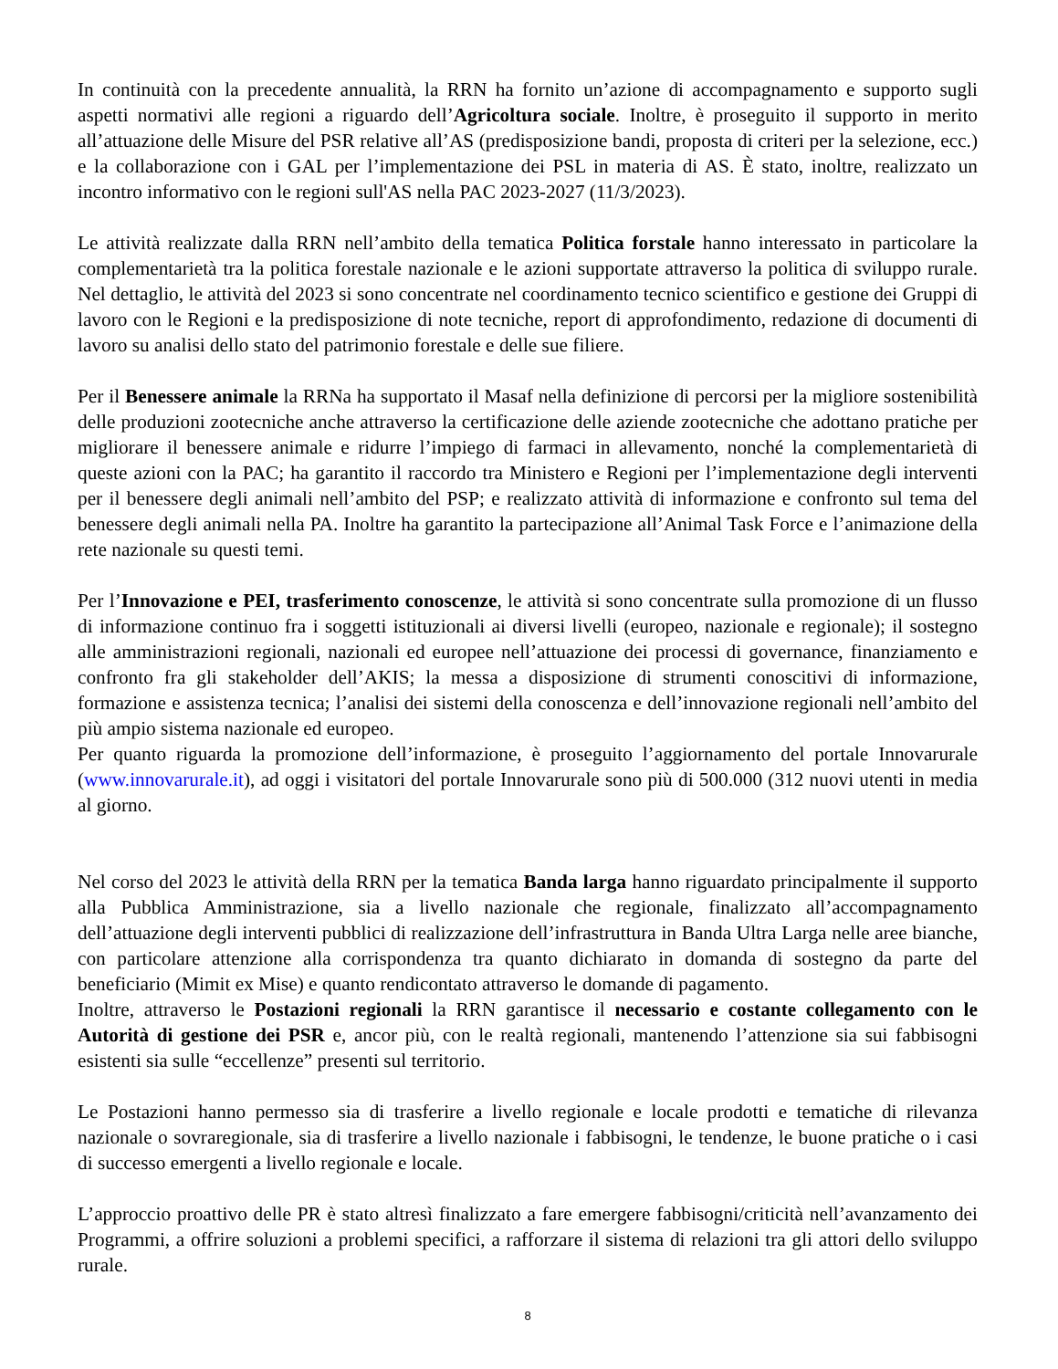In continuità con la precedente annualità, la RRN ha fornito un’azione di accompagnamento e supporto sugli aspetti normativi alle regioni a riguardo dell’Agricoltura sociale. Inoltre, è proseguito il supporto in merito all’attuazione delle Misure del PSR relative all’AS (predisposizione bandi, proposta di criteri per la selezione, ecc.) e la collaborazione con i GAL per l’implementazione dei PSL in materia di AS. È stato, inoltre, realizzato un incontro informativo con le regioni sull'AS nella PAC 2023-2027 (11/3/2023).
Le attività realizzate dalla RRN nell’ambito della tematica Politica forstale hanno interessato in particolare la complementarietà tra la politica forestale nazionale e le azioni supportate attraverso la politica di sviluppo rurale. Nel dettaglio, le attività del 2023 si sono concentrate nel coordinamento tecnico scientifico e gestione dei Gruppi di lavoro con le Regioni e la predisposizione di note tecniche, report di approfondimento, redazione di documenti di lavoro su analisi dello stato del patrimonio forestale e delle sue filiere.
Per il Benessere animale la RRNa ha supportato il Masaf nella definizione di percorsi per la migliore sostenibilità delle produzioni zootecniche anche attraverso la certificazione delle aziende zootecniche che adottano pratiche per migliorare il benessere animale e ridurre l’impiego di farmaci in allevamento, nonché la complementarietà di queste azioni con la PAC; ha garantito il raccordo tra Ministero e Regioni per l’implementazione degli interventi per il benessere degli animali nell’ambito del PSP; e realizzato attività di informazione e confronto sul tema del benessere degli animali nella PA. Inoltre ha garantito la partecipazione all’Animal Task Force e l’animazione della rete nazionale su questi temi.
Per l’Innovazione e PEI, trasferimento conoscenze, le attività si sono concentrate sulla promozione di un flusso di informazione continuo fra i soggetti istituzionali ai diversi livelli (europeo, nazionale e regionale); il sostegno alle amministrazioni regionali, nazionali ed europee nell’attuazione dei processi di governance, finanziamento e confronto fra gli stakeholder dell’AKIS; la messa a disposizione di strumenti conoscitivi di informazione, formazione e assistenza tecnica; l’analisi dei sistemi della conoscenza e dell’innovazione regionali nell’ambito del più ampio sistema nazionale ed europeo.
Per quanto riguarda la promozione dell’informazione, è proseguito l’aggiornamento del portale Innovarurale (www.innovarurale.it), ad oggi i visitatori del portale Innovarurale sono più di 500.000 (312 nuovi utenti in media al giorno.
Nel corso del 2023 le attività della RRN per la tematica Banda larga hanno riguardato principalmente il supporto alla Pubblica Amministrazione, sia a livello nazionale che regionale, finalizzato all’accompagnamento dell’attuazione degli interventi pubblici di realizzazione dell’infrastruttura in Banda Ultra Larga nelle aree bianche, con particolare attenzione alla corrispondenza tra quanto dichiarato in domanda di sostegno da parte del beneficiario (Mimit ex Mise) e quanto rendicontato attraverso le domande di pagamento.
Inoltre, attraverso le Postazioni regionali la RRN garantisce il necessario e costante collegamento con le Autorità di gestione dei PSR e, ancor più, con le realtà regionali, mantenendo l’attenzione sia sui fabbisogni esistenti sia sulle “eccellenze” presenti sul territorio.
Le Postazioni hanno permesso sia di trasferire a livello regionale e locale prodotti e tematiche di rilevanza nazionale o sovraregionale, sia di trasferire a livello nazionale i fabbisogni, le tendenze, le buone pratiche o i casi di successo emergenti a livello regionale e locale.
L’approccio proattivo delle PR è stato altresì finalizzato a fare emergere fabbisogni/criticità nell’avanzamento dei Programmi, a offrire soluzioni a problemi specifici, a rafforzare il sistema di relazioni tra gli attori dello sviluppo rurale.
8